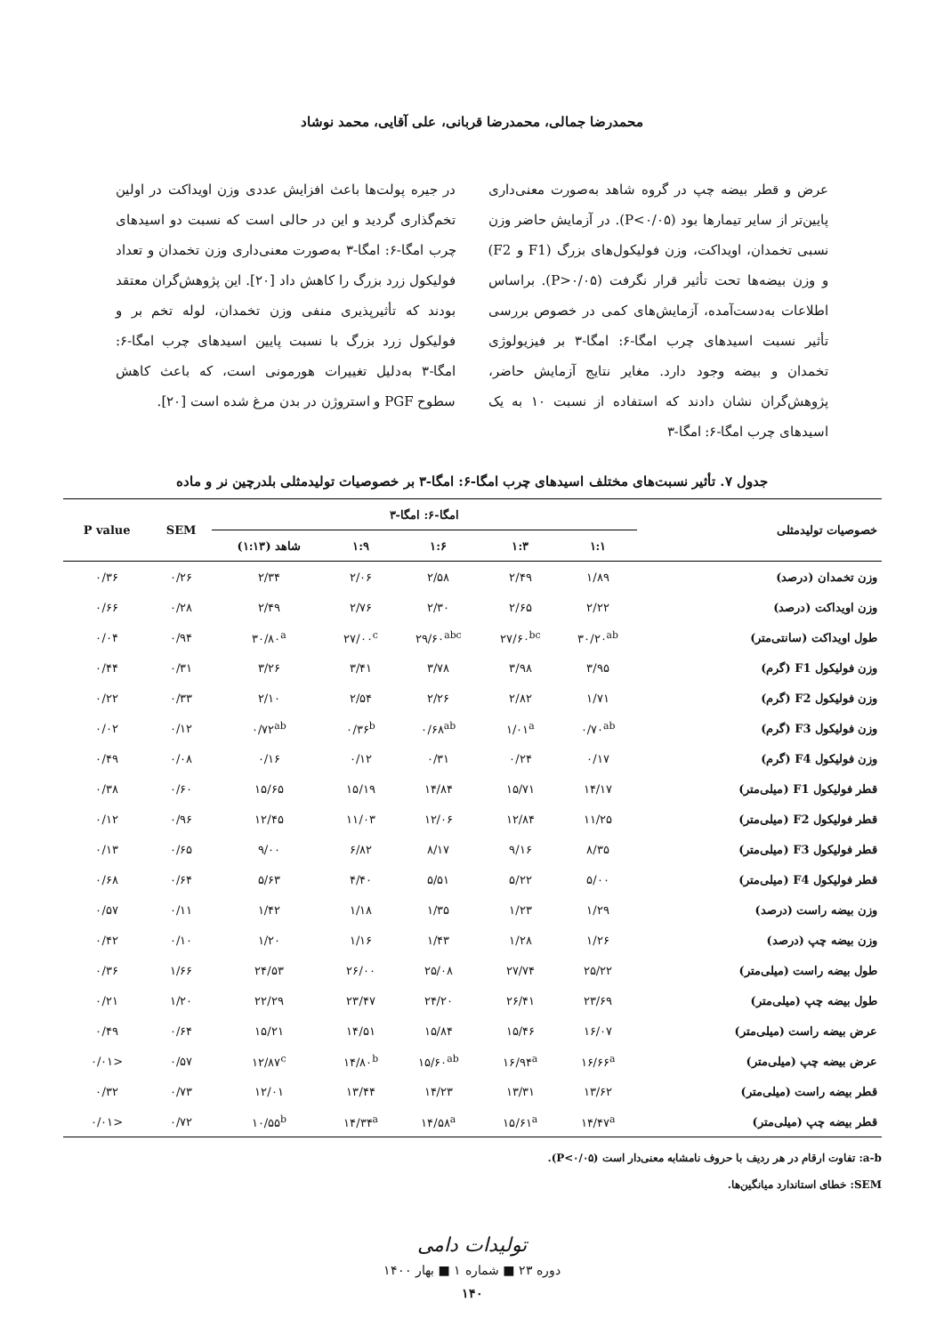محمدرضا جمالی، محمدرضا قربانی، علی آقایی، محمد نوشاد
عرض و قطر بیضه چپ در گروه شاهد به‌صورت معنی‌داری پایین‌تر از سایر تیمارها بود (P<۰/۰۵). در آزمایش حاضر وزن نسبی تخمدان، اویداکت، وزن فولیکول‌های بزرگ (F1 و F2) و وزن بیضه‌ها تحت تأثیر قرار نگرفت (P>۰/۰۵). براساس اطلاعات به‌دست‌آمده، آزمایش‌های کمی در خصوص بررسی تأثیر نسبت اسیدهای چرب امگا-۶: امگا-۳ بر فیزیولوژی تخمدان و بیضه وجود دارد. مغایر نتایج آزمایش حاضر، پژوهش‌گران نشان دادند که استفاده از نسبت ۱۰ به یک اسیدهای چرب امگا-۶: امگا-۳
در جیره پولت‌ها باعث افزایش عددی وزن اویداکت در اولین تخم‌گذاری گردید و این در حالی است که نسبت دو اسیدهای چرب امگا-۶: امگا-۳ به‌صورت معنی‌داری وزن تخمدان و تعداد فولیکول زرد بزرگ را کاهش داد [۲۰]. این پژوهش‌گران معتقد بودند که تأثیرپذیری منفی وزن تخمدان، لوله تخم بر و فولیکول زرد بزرگ با نسبت پایین اسیدهای چرب امگا-۶: امگا-۳ به‌دلیل تغییرات هورمونی است، که باعث کاهش سطوح PGF و استروژن در بدن مرغ شده است [۲۰].
جدول ۷. تأثیر نسبت‌های مختلف اسیدهای چرب امگا-۶: امگا-۳ بر خصوصیات تولیدمثلی بلدرچین نر و ماده
| خصوصیات تولیدمثلی | امگا-۶: امگا-۳ | | | | | SEM | P value |
| --- | --- | --- | --- | --- | --- | --- | --- |
| | ۱:۱ | ۱:۳ | ۱:۶ | ۱:۹ | شاهد (۱:۱۳) | | |
| وزن تخمدان (درصد) | ۱/۸۹ | ۲/۴۹ | ۲/۵۸ | ۲/۰۶ | ۲/۳۴ | ۰/۲۶ | ۰/۳۶ |
| وزن اویداکت (درصد) | ۲/۲۲ | ۲/۶۵ | ۲/۳۰ | ۲/۷۶ | ۲/۴۹ | ۰/۲۸ | ۰/۶۶ |
| طول اویداکت (سانتی‌متر) | ۳۰/۲۰<sup>ab</sup> | ۲۷/۶۰<sup>bc</sup> | ۲۹/۶۰<sup>abc</sup> | ۲۷/۰۰<sup>c</sup> | ۳۰/۸۰<sup>a</sup> | ۰/۹۴ | ۰/۰۴ |
| وزن فولیکول F1 (گرم) | ۳/۹۵ | ۳/۹۸ | ۳/۷۸ | ۳/۴۱ | ۳/۲۶ | ۰/۳۱ | ۰/۴۴ |
| وزن فولیکول F2 (گرم) | ۱/۷۱ | ۲/۸۲ | ۲/۲۶ | ۲/۵۴ | ۲/۱۰ | ۰/۳۳ | ۰/۲۲ |
| وزن فولیکول F3 (گرم) | ۰/۷۰<sup>ab</sup> | ۱/۰۱<sup>a</sup> | ۰/۶۸<sup>ab</sup> | ۰/۳۶<sup>b</sup> | ۰/۷۲<sup>ab</sup> | ۰/۱۲ | ۰/۰۲ |
| وزن فولیکول F4 (گرم) | ۰/۱۷ | ۰/۲۴ | ۰/۳۱ | ۰/۱۲ | ۰/۱۶ | ۰/۰۸ | ۰/۴۹ |
| قطر فولیکول F1 (میلی‌متر) | ۱۴/۱۷ | ۱۵/۷۱ | ۱۴/۸۴ | ۱۵/۱۹ | ۱۵/۶۵ | ۰/۶۰ | ۰/۳۸ |
| قطر فولیکول F2 (میلی‌متر) | ۱۱/۲۵ | ۱۲/۸۴ | ۱۲/۰۶ | ۱۱/۰۳ | ۱۲/۴۵ | ۰/۹۶ | ۰/۱۲ |
| قطر فولیکول F3 (میلی‌متر) | ۸/۳۵ | ۹/۱۶ | ۸/۱۷ | ۶/۸۲ | ۹/۰۰ | ۰/۶۵ | ۰/۱۳ |
| قطر فولیکول F4 (میلی‌متر) | ۵/۰۰ | ۵/۲۲ | ۵/۵۱ | ۴/۴۰ | ۵/۶۳ | ۰/۶۴ | ۰/۶۸ |
| وزن بیضه راست (درصد) | ۱/۲۹ | ۱/۲۳ | ۱/۳۵ | ۱/۱۸ | ۱/۴۲ | ۰/۱۱ | ۰/۵۷ |
| وزن بیضه چپ (درصد) | ۱/۲۶ | ۱/۲۸ | ۱/۴۳ | ۱/۱۶ | ۱/۲۰ | ۰/۱۰ | ۰/۴۲ |
| طول بیضه راست (میلی‌متر) | ۲۵/۲۲ | ۲۷/۷۴ | ۲۵/۰۸ | ۲۶/۰۰ | ۲۴/۵۳ | ۱/۶۶ | ۰/۳۶ |
| طول بیضه چپ (میلی‌متر) | ۲۳/۶۹ | ۲۶/۴۱ | ۲۴/۲۰ | ۲۳/۴۷ | ۲۲/۲۹ | ۱/۲۰ | ۰/۲۱ |
| عرض بیضه راست (میلی‌متر) | ۱۶/۰۷ | ۱۵/۴۶ | ۱۵/۸۴ | ۱۴/۵۱ | ۱۵/۲۱ | ۰/۶۴ | ۰/۴۹ |
| عرض بیضه چپ (میلی‌متر) | ۱۶/۶۶<sup>a</sup> | ۱۶/۹۴<sup>a</sup> | ۱۵/۶۰<sup>ab</sup> | ۱۴/۸۰<sup>b</sup> | ۱۲/۸۷<sup>c</sup> | ۰/۵۷ | <۰/۰۱ |
| قطر بیضه راست (میلی‌متر) | ۱۳/۶۲ | ۱۳/۳۱ | ۱۴/۲۳ | ۱۳/۴۴ | ۱۲/۰۱ | ۰/۷۳ | ۰/۳۲ |
| قطر بیضه چپ (میلی‌متر) | ۱۴/۴۷<sup>a</sup> | ۱۵/۶۱<sup>a</sup> | ۱۴/۵۸<sup>a</sup> | ۱۴/۳۴<sup>a</sup> | ۱۰/۵۵<sup>b</sup> | ۰/۷۲ | <۰/۰۱ |
a-b: تفاوت ارقام در هر ردیف با حروف نامشابه معنی‌دار است (P<۰/۰۵).
SEM: خطای استاندارد میانگین‌ها.
تولیدات دامی
دوره ۲۳ ■ شماره ۱ ■ بهار ۱۴۰۰
۱۴۰